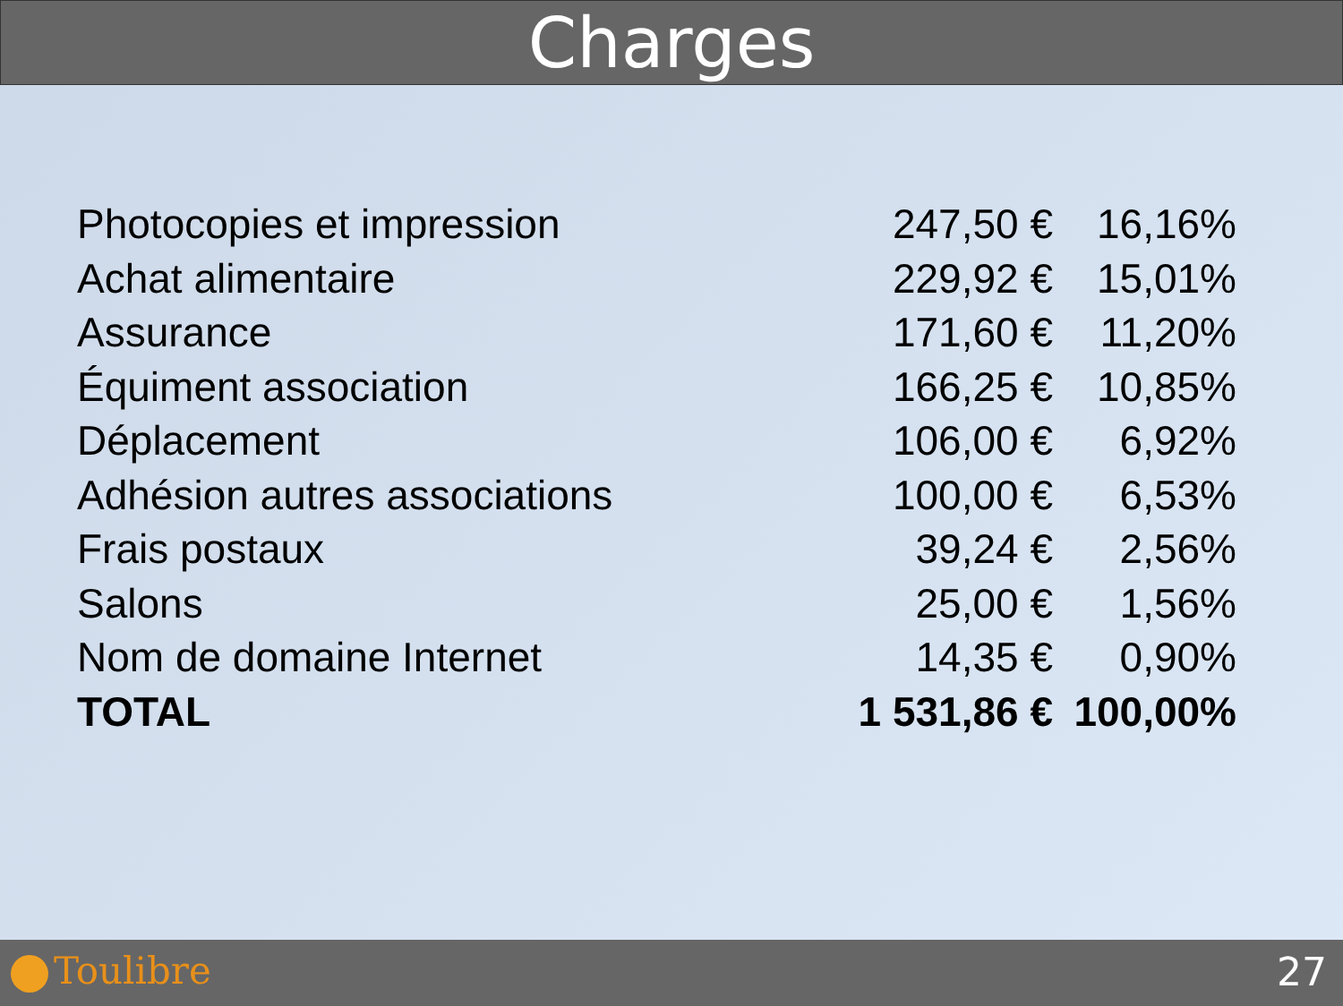Charges
| Photocopies et impression | 247,50 € | 16,16% |
| Achat alimentaire | 229,92 € | 15,01% |
| Assurance | 171,60 € | 11,20% |
| Équiment association | 166,25 € | 10,85% |
| Déplacement | 106,00 € | 6,92% |
| Adhésion autres associations | 100,00 € | 6,53% |
| Frais postaux | 39,24 € | 2,56% |
| Salons | 25,00 € | 1,56% |
| Nom de domaine Internet | 14,35 € | 0,90% |
| TOTAL | 1 531,86 € | 100,00% |
Toulibre 27